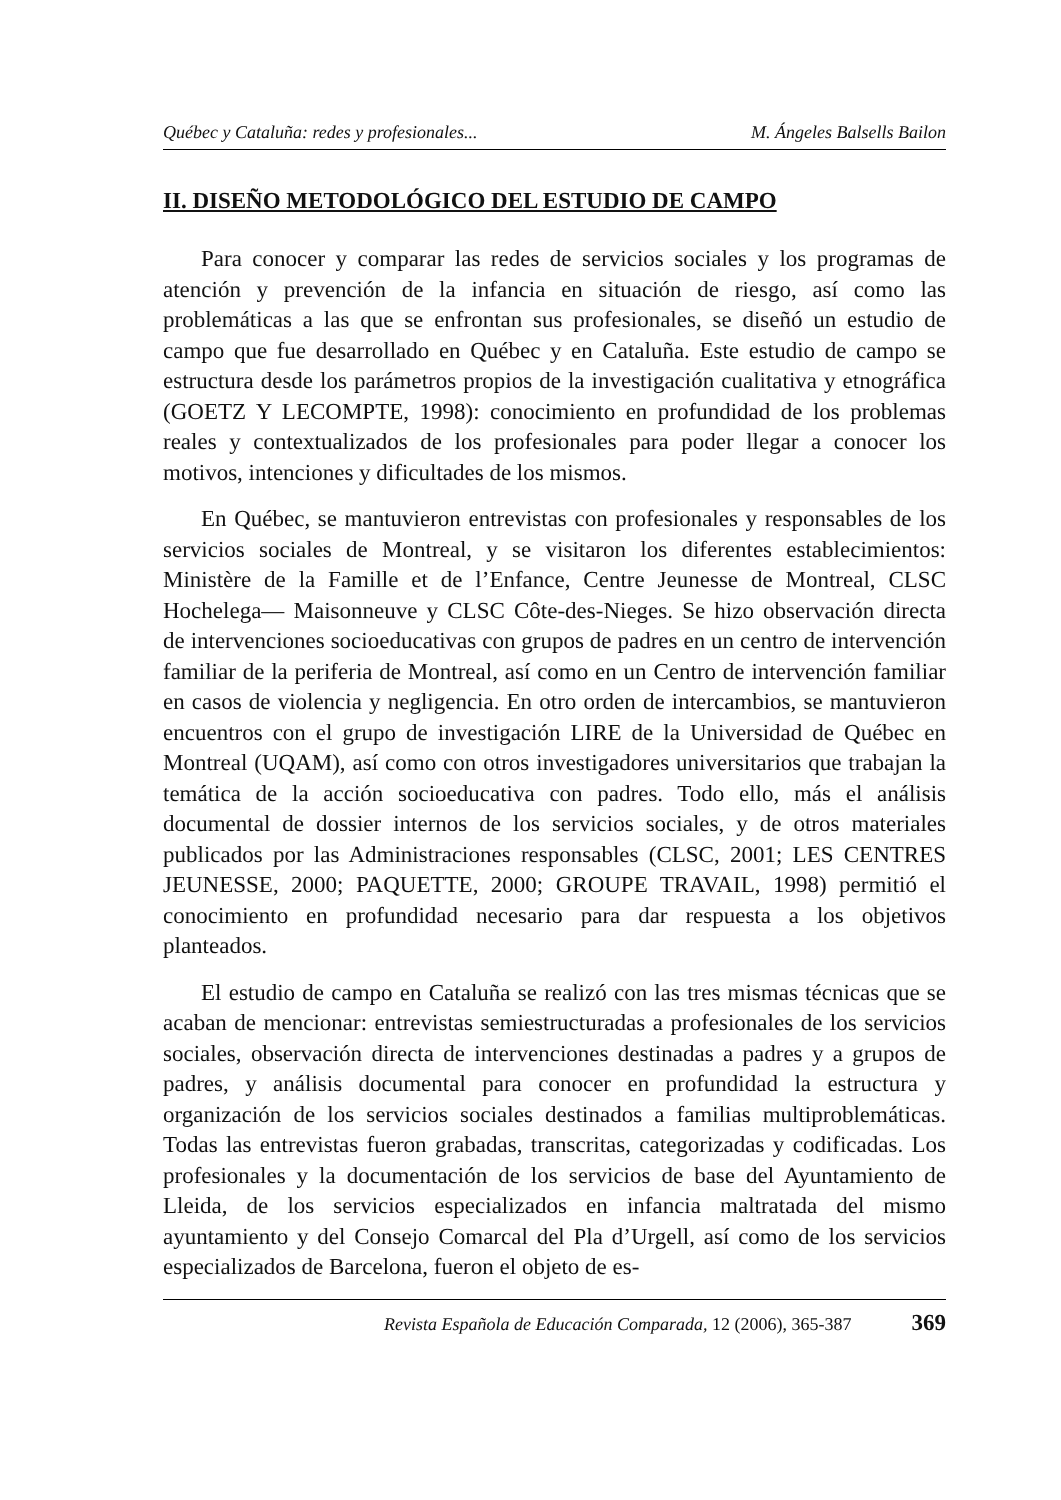Québec y Cataluña: redes y profesionales... M. Ángeles Balsells Bailon
II. DISEÑO METODOLÓGICO DEL ESTUDIO DE CAMPO
Para conocer y comparar las redes de servicios sociales y los programas de atención y prevención de la infancia en situación de riesgo, así como las problemáticas a las que se enfrontan sus profesionales, se diseñó un estudio de campo que fue desarrollado en Québec y en Cataluña. Este estudio de campo se estructura desde los parámetros propios de la investigación cualitativa y etnográfica (GOETZ Y LECOMPTE, 1998): conocimiento en profundidad de los problemas reales y contextualizados de los profesionales para poder llegar a conocer los motivos, intenciones y dificultades de los mismos.
En Québec, se mantuvieron entrevistas con profesionales y responsables de los servicios sociales de Montreal, y se visitaron los diferentes establecimientos: Ministère de la Famille et de l’Enfance, Centre Jeunesse de Montreal, CLSC Hochelega— Maisonneuve y CLSC Côte-des-Nieges. Se hizo observación directa de intervenciones socioeducativas con grupos de padres en un centro de intervención familiar de la periferia de Montreal, así como en un Centro de intervención familiar en casos de violencia y negligencia. En otro orden de intercambios, se mantuvieron encuentros con el grupo de investigación LIRE de la Universidad de Québec en Montreal (UQAM), así como con otros investigadores universitarios que trabajan la temática de la acción socioeducativa con padres. Todo ello, más el análisis documental de dossier internos de los servicios sociales, y de otros materiales publicados por las Administraciones responsables (CLSC, 2001; LES CENTRES JEUNESSE, 2000; PAQUETTE, 2000; GROUPE TRAVAIL, 1998) permitió el conocimiento en profundidad necesario para dar respuesta a los objetivos planteados.
El estudio de campo en Cataluña se realizó con las tres mismas técnicas que se acaban de mencionar: entrevistas semiestructuradas a profesionales de los servicios sociales, observación directa de intervenciones destinadas a padres y a grupos de padres, y análisis documental para conocer en profundidad la estructura y organización de los servicios sociales destinados a familias multiproblemáticas. Todas las entrevistas fueron grabadas, transcritas, categorizadas y codificadas. Los profesionales y la documentación de los servicios de base del Ayuntamiento de Lleida, de los servicios especializados en infancia maltratada del mismo ayuntamiento y del Consejo Comarcal del Pla d’Urgell, así como de los servicios especializados de Barcelona, fueron el objeto de es-
Revista Española de Educación Comparada, 12 (2006), 365-387 369